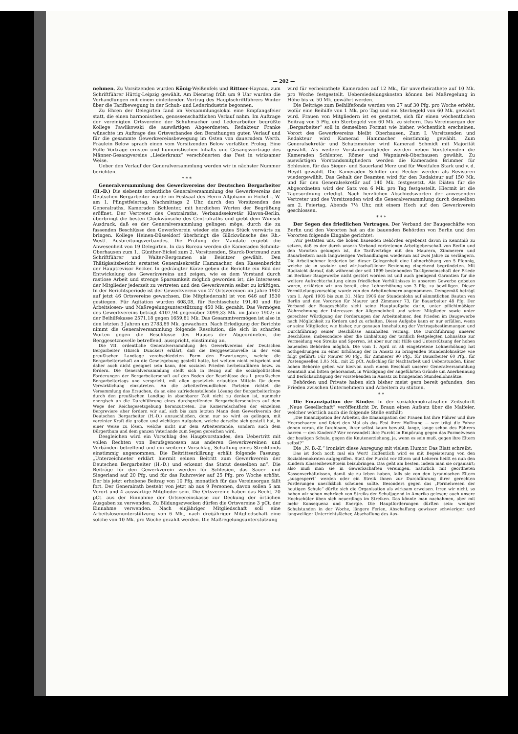— 202 —
nehmen. Zu Vorsitzenden wurden König-Weißenfels und Rittner-Haynau, zum Schriftführer Hüttig-Leipzig gewählt. Am Dienstag früh um 9 Uhr wurden die Verhandlungen mit einem einleitenden Vortrag des Hauptschriftführers Winter über die Tarifbewegung in der Schuh- und Lederindustrie begonnen.
Zu Ehren der Delegirten fand im Versammlungslokal eine Empfangsfeier statt, die einen harmonischen, genossenschaftlichen Verlauf nahm. Im Auftrage der vereinigten Ortsvereine der Schuhmacher und Lederarbeiter begrüßte Kollege Pawlikowski die auswärtigen Abgeordneten. Redakteur Franke wünschte im Auftrage des Ortsverbandes den Berathungen guten Verlauf und für die gesammte Gewerkvereinsbewegung im Osten von dauerndem Werth. Fräulein Below sprach einen vom Vorsitzenden Below verfaßten Prolog. Eine Fülle Vorträge ernsten und humoristischen Inhalts und Gesangsvorträge des Männer-Gesangvereins „Liederkranz“ verschönerten das Fest in wirksamer Weise.
Ueber den Verlauf der Generalversammlung werden wir in nächster Nummer berichten.
* * *
Generalversammlung des Gewerkvereins der Deutschen Bergarbeiter (H.-D.) Die siebente ordentliche Generalversammlung des Gewerkvereins der Deutschen Bergarbeiter wurde im Festsaal des Herrn Altjohann in Eickel i. W. am 1. Pfingstfeiertag, Nachmittags 2 Uhr, durch den Vorsitzenden des Generalraths, Kameraden Schlenter, mit herzlichen Worten der Begrüßung eröffnet. Der Vertreter des Centralraths, Verbandssekretär Klavon-Berlin, überbringt die besten Glückwünsche des Centralraths und giebt dem Wunsch Ausdruck, daß es der Generalversammlung gelingen möge, durch die zu fassenden Beschlüsse den Gewerkverein wieder ein gutes Stück vorwärts zu bringen. Kollege Heinen-Düsseldorf überbringt die Glückwünsche des Rh.-Westf. Ausbreitungsverbandes. Die Prüfung der Mandate ergiebt die Anwesenheit von 19 Delegirten. In das Bureau werden die Kameraden Schmitz-Oberhausen zum 1., Günther-Eickel zum 2. Vorsitzenden, Starck-Dortmund zum Schriftführer und Walter-Bergcamen als Beisitzer gewählt. Den Thätigkeitsbericht erstattet Generalsekretär Hammacher, den Kassenbericht der Hauptrevisor Becker. In gedrängter Kürze geben die Berichte ein Bild der Entwickelung des Gewerkvereins und zeigen, wie es dem Vorstand durch rastlose Arbeit und strenge Sparsamkeit möglich geworden ist, die Interessen der Mitglieder jederzeit zu vertreten und den Gewerkverein selbst zu kräftigen. In der Berichtsperiode ist der Gewerkverein von 27 Ortsvereinen im Jahre 1902 auf jetzt 46 Ortsvereine gewachsen. Die Mitgliederzahl ist von 646 auf 1530 gestiegen. Für Agitation wurden 608,08, für Rechtsschutz 191,40 und für Arbeitslosen- und Maßregelungsunterstützung 450 Mk. gezahlt. Das Vermögen des Gewerkvereins beträgt 4107,94 gegenüber 2099,33 Mk. im Jahre 1902; in der Beihilfekasse 2571,18 gegen 1659,81 Mk. Das Gesammtvermögen ist also in den letzten 3 Jahren um 2783,89 Mk. gewachsen. Nach Erledigung der Berichte nimmt die Generalversammlung folgende Resolution, die sich in scharfen Worten gegen die Beschlüsse des Hauses der Abgeordneten, die Berggesetznovelle betreffend, ausspricht, einstimmig an.
Die VII. ordentliche Generalversammlung des Gewerkvereins der Deutschen Bergarbeiter (Hirsch Duncker) erklärt, daß die Berggesetznovelle in der vom preußischen Landtage verabschiedeten Form den Erwartungen, welche die Bergarbeiterschaft an die Gesetzgebung gestellt hatte, bei weitem nicht entspricht und daher auch nicht geeignet sein kann, den sozialen Frieden herbeizuführen bezw. zu fördern. Die Generalversammlung stellt sich in Bezug auf die sozialpolitischen Forderungen der Bergarbeiterschaft auf den Boden der Beschlüsse des I. preußischen Bergarbeitertags und verspricht, mit allen gesetzlich erlaubten Mitteln für deren Verwirklichung einzutreten. An die arbeiterfreundlichen Parteien richtet die Versammlung das Ersuchen, da an eine zufriedenstellende Lösung der Bergarbeiterfrage durch den preußischen Landtag in absehbarer Zeit nicht zu denken ist, nunmehr energisch an die Durchführung eines durchgreifenden Bergarbeiterschutzes auf dem Wege der Reichsgesetzgebung heranzutreten. Die Kameradschaften der einzelnen Bergreviere aber fordern wir auf, sich bis zum letzten Mann dem Gewerkverein der Deutschen Bergarbeiter (H.-D.) anzuschließen, denn nur so wird es gelingen, mit vereinter Kraft die großen und wichtigen Aufgaben, welche derselbe sich gestellt hat, in einer Weise zu lösen, welche nicht nur dem Arbeiterstande, sondern auch dem Bürgerthum und dem ganzen Vaterlande zum Segen gereichen wird.
Desgleichen wird ein Vorschlag des Hauptvorstandes, den Uebertritt mit vollen Rechten von Berufsgenossen aus anderen Gewerkvereinen und Verbänden betreffend und ein weiterer Vorschlag, Schaffung eines Streikfonds einstimmig angenommen. Die Beitrittserklärung erhält folgende Fassung: „Unterzeichneter erklärt hiermit seinen Beitritt zum Gewerkverein der Deutschen Bergarbeiter (H.-D.) und erkennt das Statut desselben an“. Die Beiträge für den Gewerkverein werden für Schlesien, das Sauer- und Siegerland auf 20 Pfg. und für das Ruhrrevier auf 25 Pfg. pro Woche erhöht. Der bis jetzt erhobene Beitrag von 10 Pfg. monatlich für das Vereinsorgan fällt fort. Der Generalrath besteht von jetzt ab aus 9 Personen, davon sollen 5 am Vorort und 4 auswärtige Mitglieder sein. Die Ortsvereine haben das Recht, 20 pCt. aus der Einnahme der Ortsvereinskasse zur Deckung der örtlichen Ausgaben zu verwenden. Zu Bildungszwecken dürfen die Ortsvereine 3 pCt. der Einnahme verwenden. Nach einjähriger Mitgliedschaft soll eine Arbeitslosenunterstützung von 6 Mk., nach dreijähriger Mitgliedschaft eine solche von 10 Mk. pro Woche gezahlt werden. Die Maßregelungsunterstützung
wird für verheirathete Kameraden auf 12 Mk., für unverheirathete auf 10 Mk. pro Woche festgestellt. Uebersiedelungskosten können bei Maßregelung in Höhe bis zu 50 Mk. gewährt werden.
Die Beiträge zum Beihilfefonds werden von 27 auf 30 Pfg. pro Woche erhöht, wofür eine Beihilfe von 1 Mk. pro Tag und ein Sterbegeld von 60 Mk. gewährt wird. Frauen von Mitgliedern ist es gestattet, sich für einen wöchentlichen Beitrag von 5 Pfg. ein Sterbegeld von 60 Mk. zu sichern. Das Vereinsorgan der „Bergarbeiter“ soll in demselben Format wie bisher, wöchentlich erscheinen. Vorort des Gewerkvereins bleibt Oberhausen. Zum I. Vorsitzenden und Redakteur wird Kamerad Hammacher einstimmig gewählt. Zum Generalsekretär und Schatzmeister wird Kamerad Schmidt mit Majorität gewählt. Als weitere Vorstandsmitglieder werden neben Vorstehenden die Kameraden Schlenter, Römer und Wapniarek-Oberhausen gewählt. Zu auswärtigen Vorstandsmitgliedern werden die Kameraden Brimmer für Schlesien, für das Sieger- und Sauerland Merz und für Westfalen Stark und v. d. Heydt gewählt. Die Kameraden Schiller und Becker werden als Revisoren wiedergewählt. Das Gehalt der Beamten wird für den Redakteur auf 150 Mk. und für den Generalsekretär auf 140 Mk. festgesetzt. Als Diäten für die Abgeordneten wird der Satz von 6 Mk. pro Tag festgestellt. Hiermit ist die Tagesordnung erledigt. Nach herzlichen Abschiedsworten der anwesenden Vertreter und des Vorsitzenden wird die Generalversammlung durch denselben am 2. Feiertag, Abends 7½ Uhr, mit einem Hoch auf den Gewerkverein geschlossen.
* * *
Der Segen des friedlichen Vertrages. Der Verband der Baugeschäfte von Berlin und den Vororten hat an die bauenden Behörden von Berlin und den Vororten folgende Eingabe gerichtet:
„Wir gestatten uns, die hohen bauenden Behörden ergebenst davon in Kenntniß zu setzen, daß es der durch unsern Verband vertretenen Arbeitgeberschaft von Berlin und den Vororten gelungen ist, die Tarifverträge mit den Maurern, Zimmerern und Bauarbeitern nach langwierigen Verhandlungen wiederum auf zwei Jahre zu verlängern. Die Arbeitnehmer forderten bei dieser Gelegenheit eine Lohnerhöhung von 5 Pfennig, welche sie in sozialer und wirthschaftlicher Beziehung eingehend begründeten. Mit Rücksicht darauf, daß während der seit 1899 bestehenden Tarifgemeinschaft der Friede im Berliner Baugewerbe nicht gestört worden ist und auch genügend Garantien für die weitere Aufrechterhaltung eines friedlichen Verhältnisses in unserem Gewerbe geboten waren, erklärten wir uns bereit, eine Lohnerhöhung von 3 Pfg. zu bewilligen. Dieser Vermittelungsvorschlag wurde von den Arbeitnehmern angenommen. Demgemäß beträgt vom 1. April 1905 bis zum 31. März 1906 der Stundenlohn auf sämmtlichen Bauten von Berlin und den Vororten für Maurer und Zimmerer 73, für Bauarbeiter 48 Pfg. Der Verband der Baugeschäfte sieht seine Hauptaufgabe darin, unter pflichtmäßiger Wahrnehmung der Interessen der Allgemeinheit und seiner Mitglieder sowie unter gerechter Würdigung der Forderungen der Arbeitnehmer, den Frieden im Baugewerbe nach Möglichkeit zu fördern und zu erhalten. Diese Aufgabe kann er nur erfüllen, wenn er seine Mitglieder, wie bisher, zur genauen Innehaltung der Vertragsbestimmungen und Durchführung seiner Beschlüsse anzuhalten vermag. Die Durchführung unserer Beschlüsse, insbesondere aber die Einhaltung der tariflich festgelegten Lohnsätze zur Vermeidung von Streiks und Sperren, ist aber nur mit Hilfe und Unterstützung der hohen bauenden Behörden möglich. Die vom 1. April cr. ab eingetretene Lohnerhöhung hat nothgedrungen zu einer Erhöhung der in Ansatz zu bringenden Stundenlohnsätze wie folgt geführt: Für Maurer 90 Pfg., für Zimmerer 90 Pfg., für Bauarbeiter 60 Pfg., für Postengesellen 1,05 Mk., mit 25 pCt. Aufschlag für Nachtarbeit und Ueberstunden. Einer hohen Behörde geben wir hiervon nach einem Beschluß unserer Generalversammlung Kenntniß und bitten gehorsamst, in Würdigung der angeführten Gründe um Anerkennung und Berücksichtigung der vorstehenden in Ansatz zu bringenden Stundenlohnsätze.
Behörden und Private haben sich bisher meist gern bereit gefunden, den Frieden zwischen Unternehmern und Arbeitern zu stützen.
* *
Die Emanzipation der Kinder. In der sozialdemokratischen Zeitschrift „Neue Gesellschaft“ veröffentlicht Dr. Braun einen Aufsatz über die Maifeier, welcher wörtlich auch die folgende Stelle enthält:
„Die Emanzipation der Arbeiter, die Emanzipation der Frauen hat ihre Führer und ihre Heerschaaren und feiert den Mai als das Fest ihrer Hoffnung — wer trägt die Fahne denen voran, die furchtsam, ihrer selbst kaum bewußt, lange, lange schon des Führers harren — den Kindern? Wer verwandelt ihre Furcht in Empörung gegen das Formelwesen der heutigen Schule, gegen die Knutenerziehung, ja, wenn es sein muß, gegen ihre Eltern selbst?“
Die „N. B.-Z.“ ironisirt diese Anregung mit vielem Humor. Das Blatt schreibt:
Das ist doch noch mal ein Wort! Hoffentlich wird es mit Begeisterung von den Sozialdemokraten aufgegriffen. Statt der Furcht vor Eltern und Lehrern heißt es nun den Kindern Klassenbewußtsein beizubringen. Das geht am besten, indem man sie organisirt; also muß man sie in Gewerkschaften vereinigen, natürlich mit geordneten Kassenverhältnissen, damit sie zu leben haben, falls sie von den tyrannischen Eltern „ausgesperrt“ werden oder ein Streik ihnen zur Durchführung ihrer gerechten Forderungen unerläßlich scheinen sollte. Besonders gegen das „Formelwesen der heutigen Schule“ dürfte sich die Organisation als wirksam erweisen. Irren wir nicht, so haben wir schon mehrfach von Streiks der Schuljugend in Amerika gelesen; auch unsere Hochschüler üben sich neuerdings im Streiken. Das könnte man nachahmen, aber mit mehr Konsequenz und Energie. Die Hauptforderungen dürften sein: weniger Schulstunden in der Woche, längere Ferien, Abschaffung gewisser schwieriger und langweiliger Unterrichtsfächer, Abschaffung des Aus-